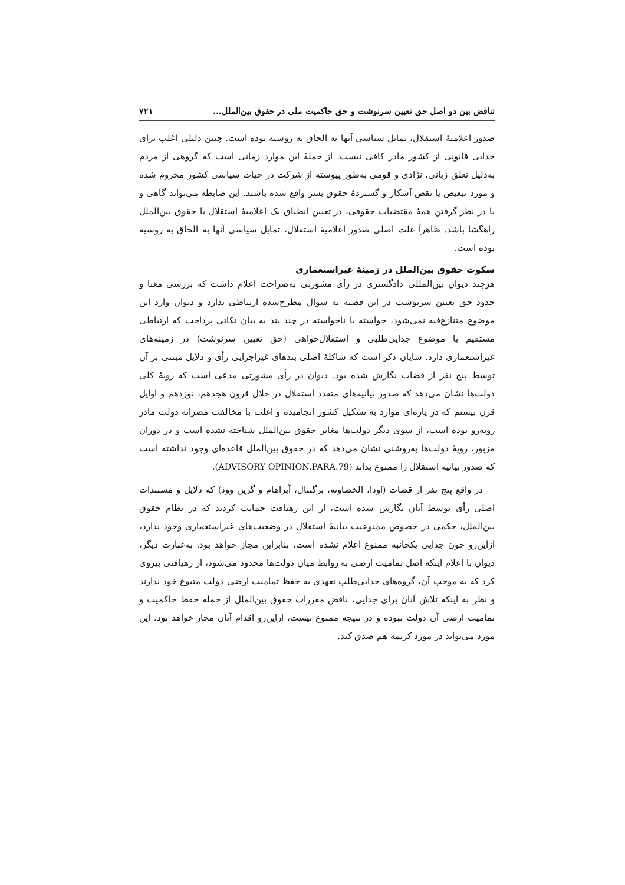تناقض بین دو اصل حق تعیین سرنوشت و حق حاکمیت ملی در حقوق بین‌الملل... ۷۲۱
صدور اعلامیهٔ استقلال، تمایل سیاسی آنها به الحاق به روسیه بوده است. چنین دلیلی اغلب برای جدایی قانونی از کشور مادر کافی نیست. از جملهٔ این موارد زمانی است که گروهی از مردم به‌دلیل تعلق زبانی، نژادی و قومی به‌طور پیوسته از شرکت در حیات سیاسی کشور محروم شده و مورد تبعیض یا نقض آشکار و گستردهٔ حقوق بشر واقع شده باشند. این ضابطه می‌تواند گاهی و با در نظر گرفتن همهٔ مقتضیات حقوقی، در تعیین انطباق یک اعلامیهٔ استقلال با حقوق بین‌الملل راهگشا باشد. ظاهراً علت اصلی صدور اعلامیهٔ استقلال، تمایل سیاسی آنها به الحاق به روسیه بوده است.
سکوت حقوق بین‌الملل در زمینهٔ غیراستعماری
هرچند دیوان بین‌المللی دادگستری در رأی مشورتی به‌صراحت اعلام داشت که بررسی معنا و حدود حق تعیین سرنوشت در این قضیه به سؤال مطرح‌شده ارتباطی ندارد و دیوان وارد این موضوع متنازع‌فیه نمی‌شود، خواسته یا ناخواسته در چند بند به بیان نکاتی پرداخت که ارتباطی مستقیم با موضوع جدایی‌طلبی و استقلال‌خواهی (حق تعیین سرنوشت) در زمینه‌های غیراستعماری دارد. شایان ذکر است که شاکلهٔ اصلی بندهای غیراجرایی رأی و دلایل مبتنی بر آن توسط پنج نفر از قضات نگارش شده بود. دیوان در رأی مشورتی مدعی است که رویهٔ کلی دولت‌ها نشان می‌دهد که صدور بیانیه‌های متعدد استقلال در خلال قرون هجدهم، نوزدهم و اوایل قرن بیستم که در پاره‌ای موارد به تشکیل کشور انجامیده و اغلب با مخالفت مصرانه دولت مادر روبه‌رو بوده است، از سوی دیگر دولت‌ها مغایر حقوق بین‌الملل شناخته نشده است و در دوران مزبور، رویهٔ دولت‌ها به‌روشنی نشان می‌دهد که در حقوق بین‌الملل قاعده‌ای وجود نداشته است که صدور بیانیه استقلال را ممنوع بداند (ADVISORY OPINION.PARA.79).
در واقع پنج نفر از قضات (اودا، الخصاونه، برگنتال، آبراهام و گرین وود) که دلایل و مستندات اصلی رأی توسط آنان نگارش شده است، از این رهیافت حمایت کردند که در نظام حقوق بین‌الملل، حکمی در خصوص ممنوعیت بیانیهٔ استقلال در وضعیت‌های غیراستعماری وجود ندارد، ازاین‌رو چون جدایی یکجانبه ممنوع اعلام نشده است، بنابراین مجاز خواهد بود. به‌عبارت دیگر، دیوان با اعلام اینکه اصل تمامیت ارضی به روابط میان دولت‌ها محدود می‌شود، از رهیافتی پیروی کرد که به موجب آن، گروه‌های جدایی‌طلب تعهدی به حفظ تمامیت ارضی دولت متبوع خود ندارند و نظر به اینکه تلاش آنان برای جدایی، ناقض مقررات حقوق بین‌الملل از جمله حفظ حاکمیت و تمامیت ارضی آن دولت نبوده و در نتیجه ممنوع نیست، ازاین‌رو اقدام آنان مجاز خواهد بود. این مورد می‌تواند در مورد کریمه هم صدق کند.